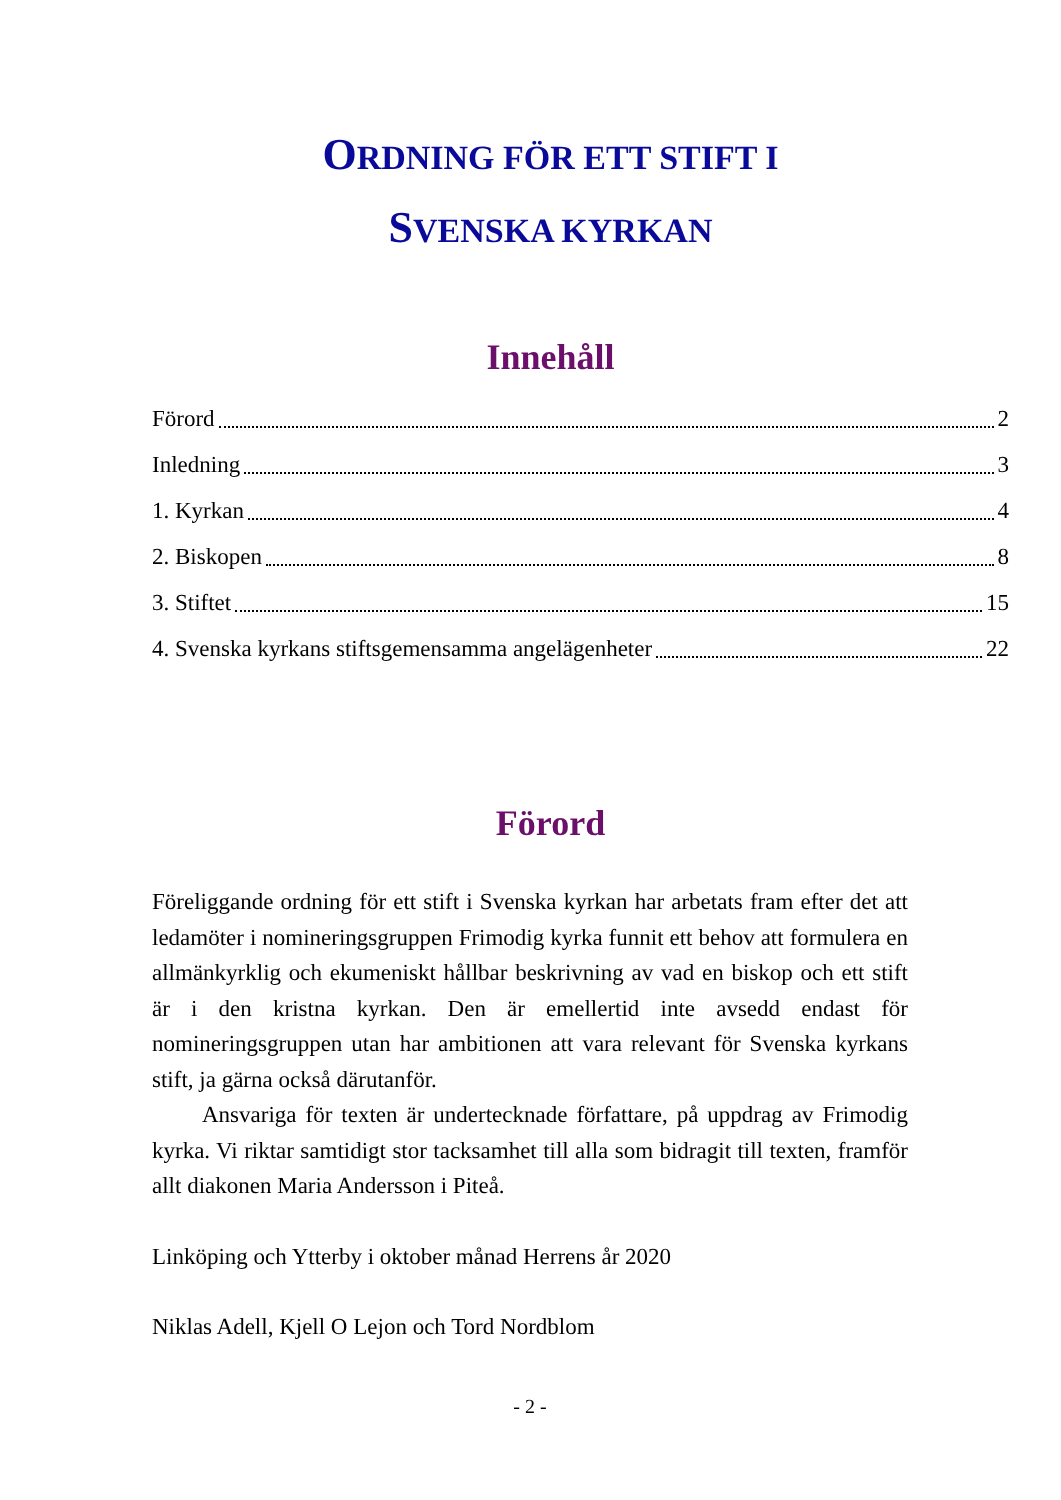ORDNING FÖR ETT STIFT I
SVENSKA KYRKAN
Innehåll
Förord 2
Inledning 3
1. Kyrkan 4
2. Biskopen 8
3. Stiftet 15
4. Svenska kyrkans stiftsgemensamma angelägenheter 22
Förord
Föreliggande ordning för ett stift i Svenska kyrkan har arbetats fram efter det att ledamöter i nomineringsgruppen Frimodig kyrka funnit ett behov att formulera en allmänkyrklig och ekumeniskt hållbar beskrivning av vad en biskop och ett stift är i den kristna kyrkan. Den är emellertid inte avsedd endast för nomineringsgruppen utan har ambitionen att vara relevant för Svenska kyrkans stift, ja gärna också därutanför.
Ansvariga för texten är undertecknade författare, på uppdrag av Frimodig kyrka. Vi riktar samtidigt stor tacksamhet till alla som bidragit till texten, framför allt diakonen Maria Andersson i Piteå.
Linköping och Ytterby i oktober månad Herrens år 2020
Niklas Adell, Kjell O Lejon och Tord Nordblom
- 2 -